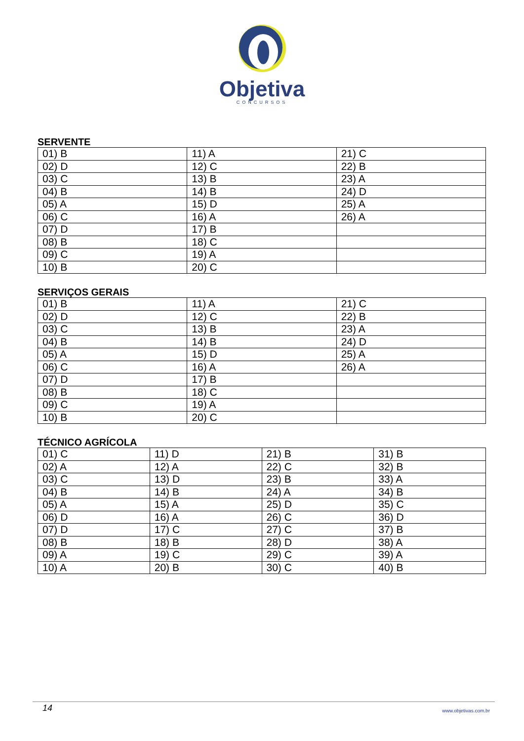Objetiva
CONCURSOS
SERVENTE
| 01) B | 11) A | 21) C |
| 02) D | 12) C | 22) B |
| 03) C | 13) B | 23) A |
| 04) B | 14) B | 24) D |
| 05) A | 15) D | 25) A |
| 06) C | 16) A | 26) A |
| 07) D | 17) B | |
| 08) B | 18) C | |
| 09) C | 19) A | |
| 10) B | 20) C | |
SERVIÇOS GERAIS
| 01) B | 11) A | 21) C |
| 02) D | 12) C | 22) B |
| 03) C | 13) B | 23) A |
| 04) B | 14) B | 24) D |
| 05) A | 15) D | 25) A |
| 06) C | 16) A | 26) A |
| 07) D | 17) B | |
| 08) B | 18) C | |
| 09) C | 19) A | |
| 10) B | 20) C | |
TÉCNICO AGRÍCOLA
| 01) C | 11) D | 21) B | 31) B |
| 02) A | 12) A | 22) C | 32) B |
| 03) C | 13) D | 23) B | 33) A |
| 04) B | 14) B | 24) A | 34) B |
| 05) A | 15) A | 25) D | 35) C |
| 06) D | 16) A | 26) C | 36) D |
| 07) D | 17) C | 27) C | 37) B |
| 08) B | 18) B | 28) D | 38) A |
| 09) A | 19) C | 29) C | 39) A |
| 10) A | 20) B | 30) C | 40) B |
14 www.objetivas.com.br